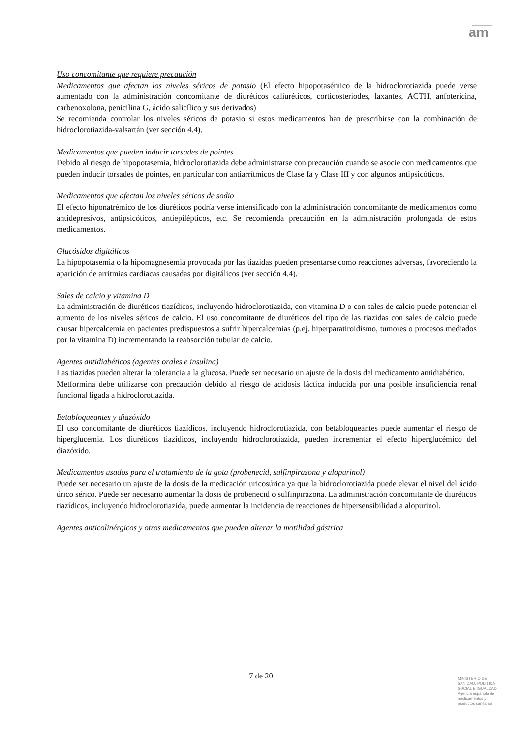am
Uso concomitante que requiere precaución
Medicamentos que afectan los niveles séricos de potasio (El efecto hipopotasémico de la hidroclorotiazida puede verse aumentado con la administración concomitante de diuréticos caliuréticos, corticosteriodes, laxantes, ACTH, anfotericina, carbenoxolona, penicilina G, ácido salicílico y sus derivados)
Se recomienda controlar los niveles séricos de potasio si estos medicamentos han de prescribirse con la combinación de hidroclorotiazida-valsartán (ver sección 4.4).
Medicamentos que pueden inducir torsades de pointes
Debido al riesgo de hipopotasemia, hidroclorotiazida debe administrarse con precaución cuando se asocie con medicamentos que pueden inducir torsades de pointes, en particular con antiarrítmicos de Clase Ia y Clase III y con algunos antipsicóticos.
Medicamentos que afectan los niveles séricos de sodio
El efecto hiponatrémico de los diuréticos podría verse intensificado con la administración concomitante de medicamentos como antidepresivos, antipsicóticos, antiepilépticos, etc. Se recomienda precaución en la administración prolongada de estos medicamentos.
Glucósidos digitálicos
La hipopotasemia o la hipomagnesemia provocada por las tiazidas pueden presentarse como reacciones adversas, favoreciendo la aparición de arritmias cardiacas causadas por digitálicos (ver sección 4.4).
Sales de calcio y vitamina D
La administración de diuréticos tiazídicos, incluyendo hidroclorotiazida, con vitamina D o con sales de calcio puede potenciar el aumento de los niveles séricos de calcio. El uso concomitante de diuréticos del tipo de las tiazidas con sales de calcio puede causar hipercalcemia en pacientes predispuestos a sufrir hipercalcemias (p.ej. hiperparatiroidismo, tumores o procesos mediados por la vitamina D) incrementando la reabsorción tubular de calcio.
Agentes antidiabéticos (agentes orales e insulina)
Las tiazidas pueden alterar la tolerancia a la glucosa. Puede ser necesario un ajuste de la dosis del medicamento antidiabético.
Metformina debe utilizarse con precaución debido al riesgo de acidosis láctica inducida por una posible insuficiencia renal funcional ligada a hidroclorotiazida.
Betabloqueantes y diazóxido
El uso concomitante de diuréticos tiazídicos, incluyendo hidroclorotiazida, con betabloqueantes puede aumentar el riesgo de hiperglucemia. Los diuréticos tiazídicos, incluyendo hidroclorotiazida, pueden incrementar el efecto hiperglucémico del diazóxido.
Medicamentos usados para el tratamiento de la gota (probenecid, sulfinpirazona y alopurinol)
Puede ser necesario un ajuste de la dosis de la medicación uricosúrica ya que la hidroclorotiazida puede elevar el nivel del ácido úrico sérico. Puede ser necesario aumentar la dosis de probenecid o sulfinpirazona. La administración concomitante de diuréticos tiazídicos, incluyendo hidroclorotiazida, puede aumentar la incidencia de reacciones de hipersensibilidad a alopurinol.
Agentes anticolinérgicos y otros medicamentos que pueden alterar la motilidad gástrica
7 de 20
MINISTERIO DE
SANIDAD, POLITICA
SOCIAL E IGUALDAD
Agencia española de
medicamentos y
productos sanitarios